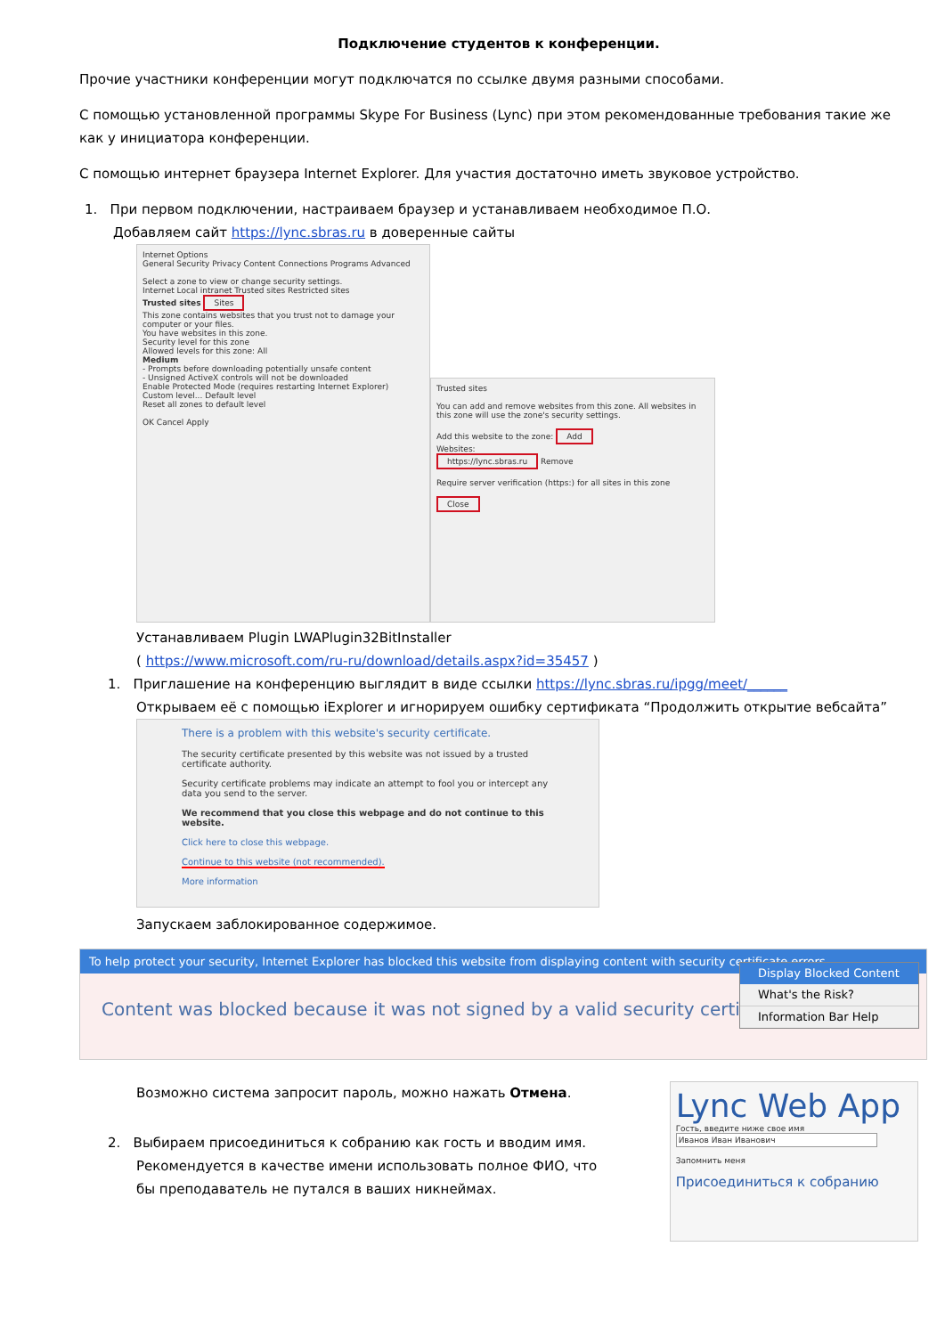Подключение студентов к конференции.
Прочие участники конференции могут подключатся по ссылке двумя разными способами.
С помощью установленной программы Skype For Business (Lync) при этом рекомендованные требования такие же как у инициатора конференции.
С помощью интернет браузера Internet Explorer. Для участия достаточно иметь звуковое устройство.
1. При первом подключении, настраиваем браузер и устанавливаем необходимое П.О.
Добавляем сайт https://lync.sbras.ru в доверенные сайты
Internet Options
General Security Privacy Content Connections Programs Advanced
Select a zone to view or change security settings.
Internet Local intranet Trusted sites Restricted sites
Trusted sites Sites
This zone contains websites that you trust not to damage your computer or your files.
You have websites in this zone.
Security level for this zone
Allowed levels for this zone: All
Medium
- Prompts before downloading potentially unsafe content
- Unsigned ActiveX controls will not be downloaded
Enable Protected Mode (requires restarting Internet Explorer)
Custom level... Default level
Reset all zones to default level
OK Cancel Apply
Trusted sites
You can add and remove websites from this zone. All websites in this zone will use the zone's security settings.
Add this website to the zone: Add
Websites:
https://lync.sbras.ru Remove
Require server verification (https:) for all sites in this zone
Close
Устанавливаем Plugin LWAPlugin32BitInstaller
( https://www.microsoft.com/ru-ru/download/details.aspx?id=35457 )
1. Приглашение на конференцию выглядит в виде ссылки https://lync.sbras.ru/ipgg/meet/______
Открываем её с помощью iExplorer и игнорируем ошибку сертификата “Продолжить открытие вебсайта”
There is a problem with this website's security certificate.
The security certificate presented by this website was not issued by a trusted certificate authority.
Security certificate problems may indicate an attempt to fool you or intercept any data you send to the server.
We recommend that you close this webpage and do not continue to this website.
Click here to close this webpage.
Continue to this website (not recommended).
More information
Запускаем заблокированное содержимое.
To help protect your security, Internet Explorer has blocked this website from displaying content with security certificate errors.
Content was blocked because it was not signed by a valid security certificate.
Display Blocked Content
What's the Risk?
Information Bar Help
Возможно система запросит пароль, можно нажать Отмена.
2. Выбираем присоединиться к собранию как гость и вводим имя.
Рекомендуется в качестве имени использовать полное ФИО, что
бы преподаватель не путался в ваших никнеймах.
Lync Web App
Гость, введите ниже свое имя
Иванов Иван Иванович
Запомнить меня
Присоединиться к собранию